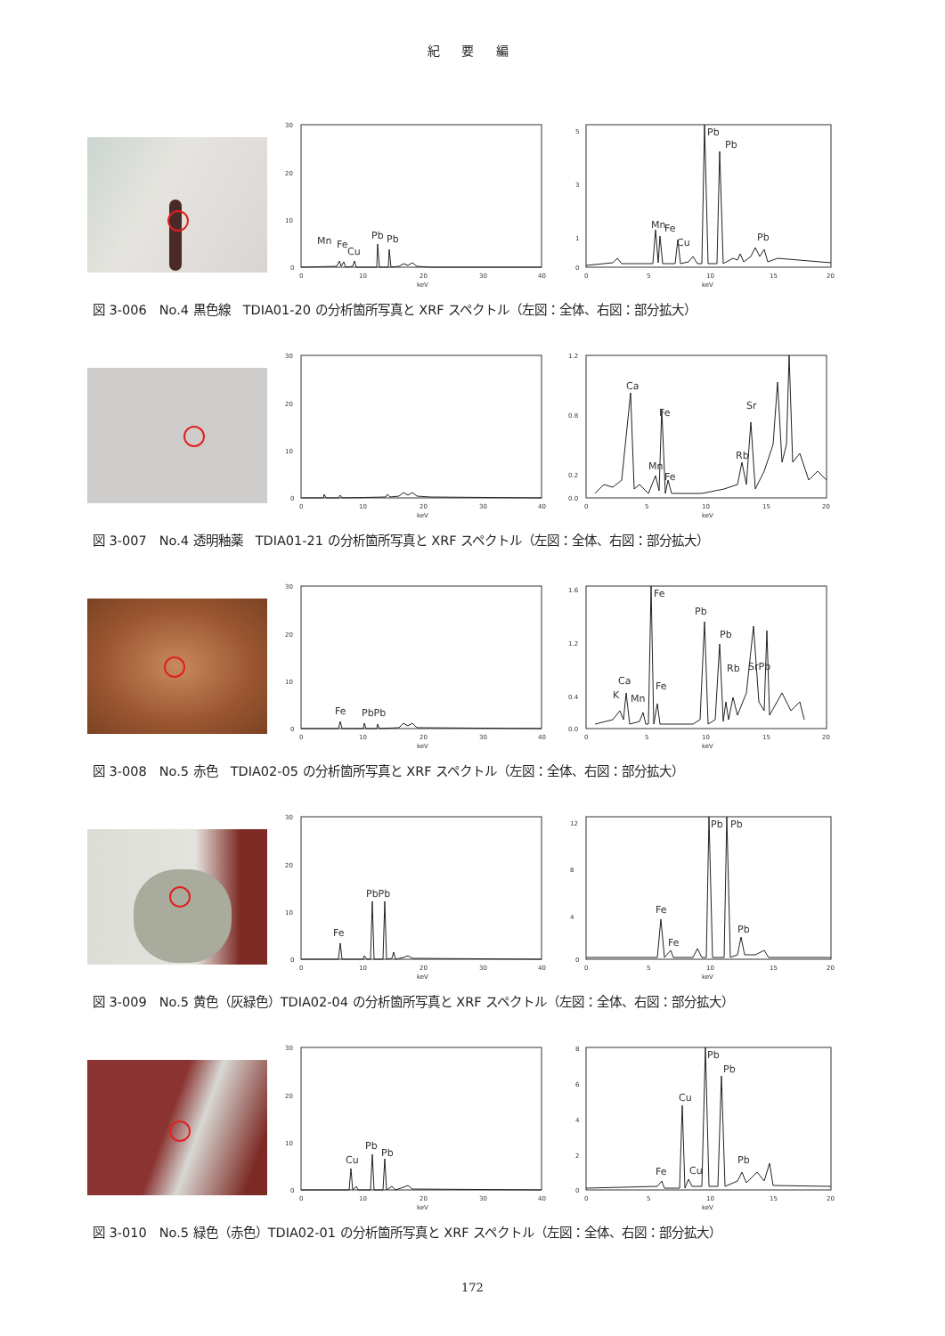紀 要 編
30
20
10
0
0
10
20
30
40
keV
Mn
Fe
Cu
Pb
Pb
5
3
1
0
0
5
10
15
20
keV
Mn
Fe
Cu
Pb
Pb
Pb
図 3-006　No.4 黒色線　TDIA01-20 の分析箇所写真と XRF スペクトル（左図：全体、右図：部分拡大）
30
20
10
0
0
10
20
30
40
keV
1.2
0.8
0.2
0.0
0
5
10
15
20
keV
Ca
Fe
Mn
Fe
Rb
Sr
図 3-007　No.4 透明釉薬　TDIA01-21 の分析箇所写真と XRF スペクトル（左図：全体、右図：部分拡大）
30
20
10
0
0
10
20
30
40
keV
Fe
PbPb
1.6
1.2
0.4
0.0
0
5
10
15
20
keV
Fe
Pb
Pb
Ca
K
Mn
Fe
Rb
SrPb
図 3-008　No.5 赤色　TDIA02-05 の分析箇所写真と XRF スペクトル（左図：全体、右図：部分拡大）
30
20
10
0
0
10
20
30
40
keV
Fe
PbPb
12
8
4
0
0
5
10
15
20
keV
Fe
Fe
Pb
Pb
Pb
図 3-009　No.5 黄色（灰緑色）TDIA02-04 の分析箇所写真と XRF スペクトル（左図：全体、右図：部分拡大）
30
20
10
0
0
10
20
30
40
keV
Cu
Pb
Pb
8
6
4
2
0
0
5
10
15
20
keV
Cu
Cu
Fe
Pb
Pb
Pb
図 3-010　No.5 緑色（赤色）TDIA02-01 の分析箇所写真と XRF スペクトル（左図：全体、右図：部分拡大）
172